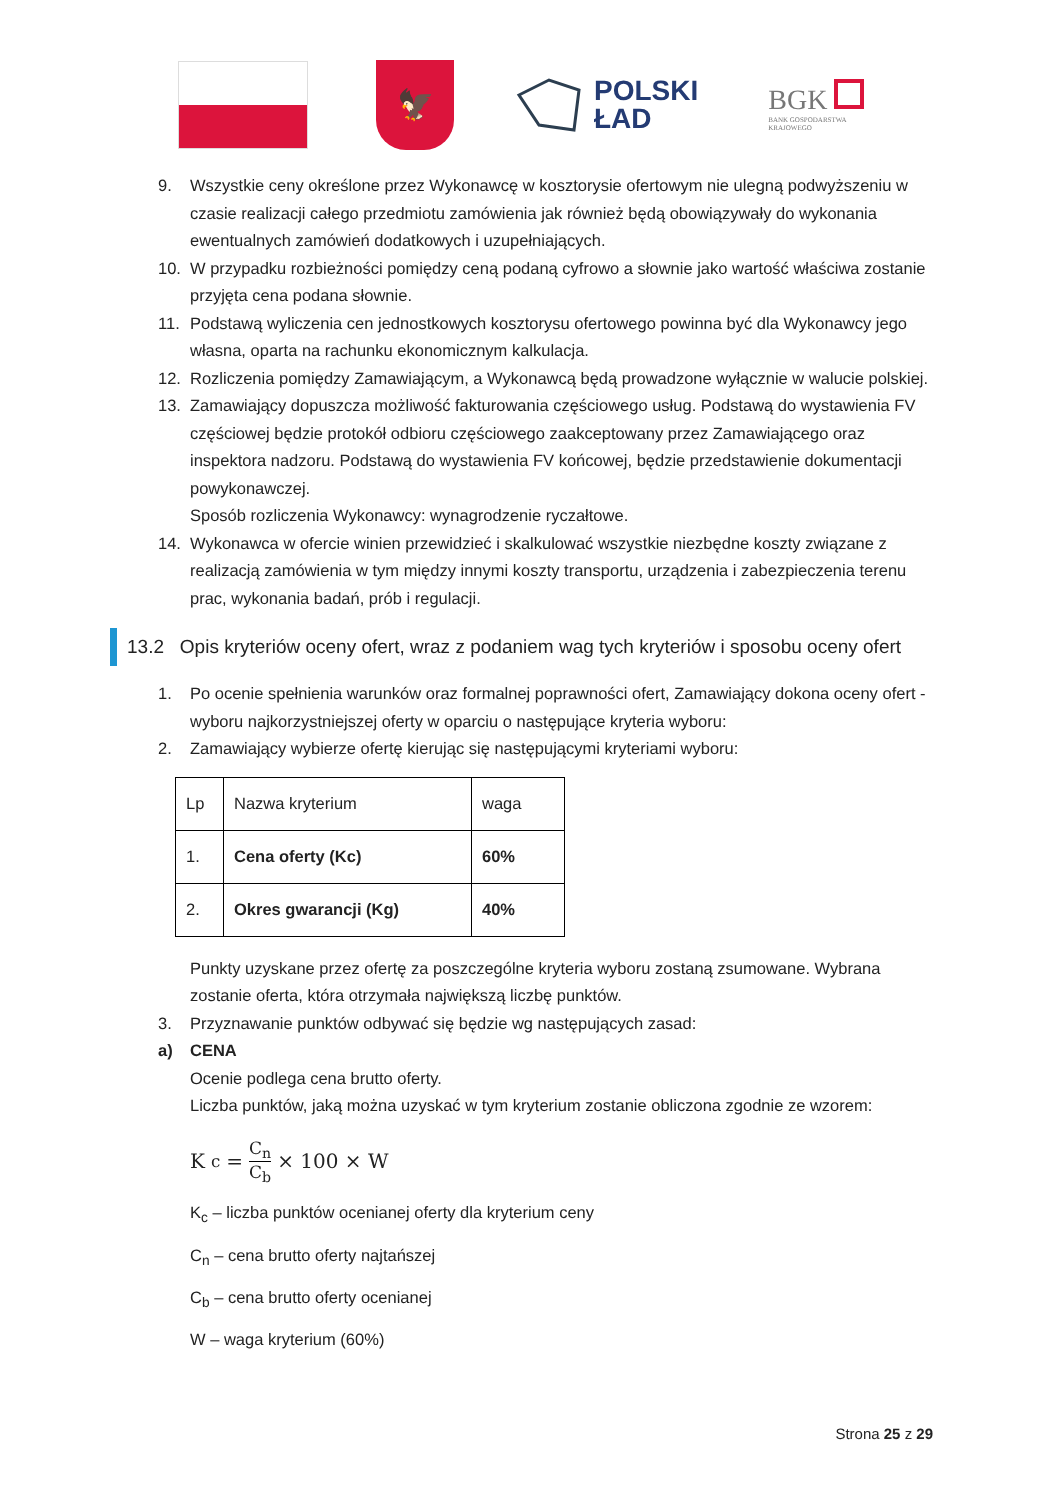🦅
POLSKI
ŁAD
BGK
BANK GOSPODARSTWA
KRAJOWEGO
9. Wszystkie ceny określone przez Wykonawcę w kosztorysie ofertowym nie ulegną podwyższeniu w czasie realizacji całego przedmiotu zamówienia jak również będą obowiązywały do wykonania ewentualnych zamówień dodatkowych i uzupełniających.
10. W przypadku rozbieżności pomiędzy ceną podaną cyfrowo a słownie jako wartość właściwa zostanie przyjęta cena podana słownie.
11. Podstawą wyliczenia cen jednostkowych kosztorysu ofertowego powinna być dla Wykonawcy jego własna, oparta na rachunku ekonomicznym kalkulacja.
12. Rozliczenia pomiędzy Zamawiającym, a Wykonawcą będą prowadzone wyłącznie w walucie polskiej.
13. Zamawiający dopuszcza możliwość fakturowania częściowego usług. Podstawą do wystawienia FV częściowej będzie protokół odbioru częściowego zaakceptowany przez Zamawiającego oraz inspektora nadzoru. Podstawą do wystawienia FV końcowej, będzie przedstawienie dokumentacji powykonawczej.
Sposób rozliczenia Wykonawcy: wynagrodzenie ryczałtowe.
14. Wykonawca w ofercie winien przewidzieć i skalkulować wszystkie niezbędne koszty związane z realizacją zamówienia w tym między innymi koszty transportu, urządzenia i zabezpieczenia terenu prac, wykonania badań, prób i regulacji.
13.2 Opis kryteriów oceny ofert, wraz z podaniem wag tych kryteriów i sposobu oceny ofert
1. Po ocenie spełnienia warunków oraz formalnej poprawności ofert, Zamawiający dokona oceny ofert - wyboru najkorzystniejszej oferty w oparciu o następujące kryteria wyboru:
2. Zamawiający wybierze ofertę kierując się następującymi kryteriami wyboru:
| Lp | Nazwa kryterium | waga |
| 1. | Cena oferty (Kc) | 60% |
| 2. | Okres gwarancji (Kg) | 40% |
Punkty uzyskane przez ofertę za poszczególne kryteria wyboru zostaną zsumowane. Wybrana zostanie oferta, która otrzymała największą liczbę punktów.
3. Przyznawanie punktów odbywać się będzie wg następujących zasad:
a) CENA
Ocenie podlega cena brutto oferty.
Liczba punktów, jaką można uzyskać w tym kryterium zostanie obliczona zgodnie ze wzorem:
K<sub>c</sub> = C<sub>n</sub> C<sub>b</sub> × 100 × W
K<sub>c</sub> – liczba punktów ocenianej oferty dla kryterium ceny
C<sub>n</sub> – cena brutto oferty najtańszej
C<sub>b</sub> – cena brutto oferty ocenianej
W – waga kryterium (60%)
Strona 25 z 29